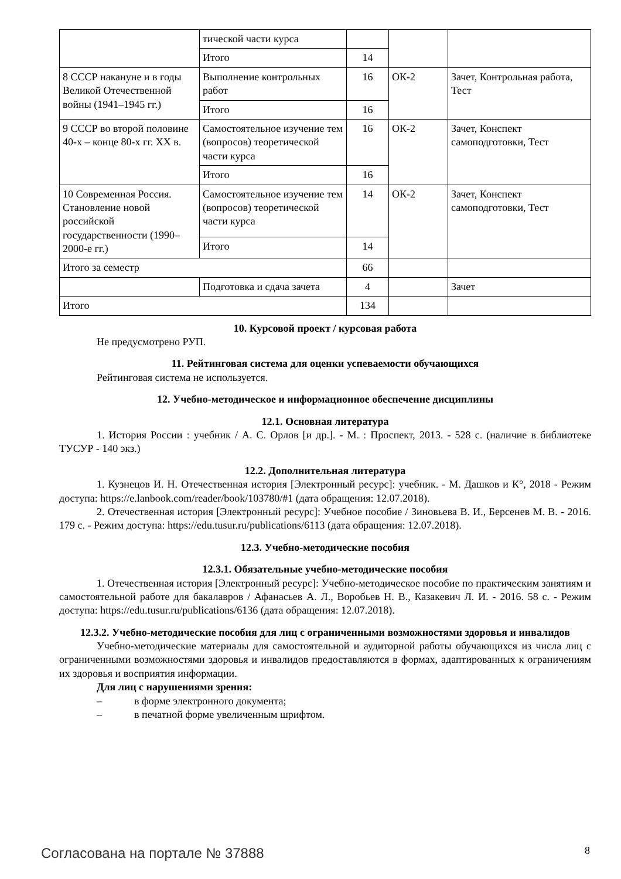| | тической части курса | | | |
| | Итого | 14 | | |
| 8 СССР накануне и в годы Великой Отечественной войны (1941–1945 гг.) | Выполнение контрольных работ | 16 | ОК-2 | Зачет, Контрольная работа, Тест |
| | Итого | 16 | | |
| 9 СССР во второй половине 40-х – конце 80-х гг. XX в. | Самостоятельное изучение тем (вопросов) теоретической части курса | 16 | ОК-2 | Зачет, Конспект самоподготовки, Тест |
| | Итого | 16 | | |
| 10 Современная Россия. Становление новой российской государственности (1990–2000-е гг.) | Самостоятельное изучение тем (вопросов) теоретической части курса | 14 | ОК-2 | Зачет, Конспект самоподготовки, Тест |
| | Итого | 14 | | |
| Итого за семестр | | 66 | | |
| | Подготовка и сдача зачета | 4 | | Зачет |
| Итого | | 134 | | |
10. Курсовой проект / курсовая работа
Не предусмотрено РУП.
11. Рейтинговая система для оценки успеваемости обучающихся
Рейтинговая система не используется.
12. Учебно-методическое и информационное обеспечение дисциплины
12.1. Основная литература
1. История России : учебник / А. С. Орлов [и др.]. - М. : Проспект, 2013. - 528 с. (наличие в библиотеке ТУСУР - 140 экз.)
12.2. Дополнительная литература
1. Кузнецов И. Н. Отечественная история [Электронный ресурс]: учебник. - М. Дашков и К°, 2018 - Режим доступа: https://e.lanbook.com/reader/book/103780/#1 (дата обращения: 12.07.2018).
2. Отечественная история [Электронный ресурс]: Учебное пособие / Зиновьева В. И., Берсенев М. В. - 2016. 179 с. - Режим доступа: https://edu.tusur.ru/publications/6113 (дата обращения: 12.07.2018).
12.3. Учебно-методические пособия
12.3.1. Обязательные учебно-методические пособия
1. Отечественная история [Электронный ресурс]: Учебно-методическое пособие по практическим занятиям и самостоятельной работе для бакалавров / Афанасьев А. Л., Воробьев Н. В., Казакевич Л. И. - 2016. 58 с. - Режим доступа: https://edu.tusur.ru/publications/6136 (дата обращения: 12.07.2018).
12.3.2. Учебно-методические пособия для лиц с ограниченными возможностями здоровья и инвалидов
Учебно-методические материалы для самостоятельной и аудиторной работы обучающихся из числа лиц с ограниченными возможностями здоровья и инвалидов предоставляются в формах, адаптированных к ограничениям их здоровья и восприятия информации.
Для лиц с нарушениями зрения:
– в форме электронного документа;
– в печатной форме увеличенным шрифтом.
Согласована на портале № 37888 8